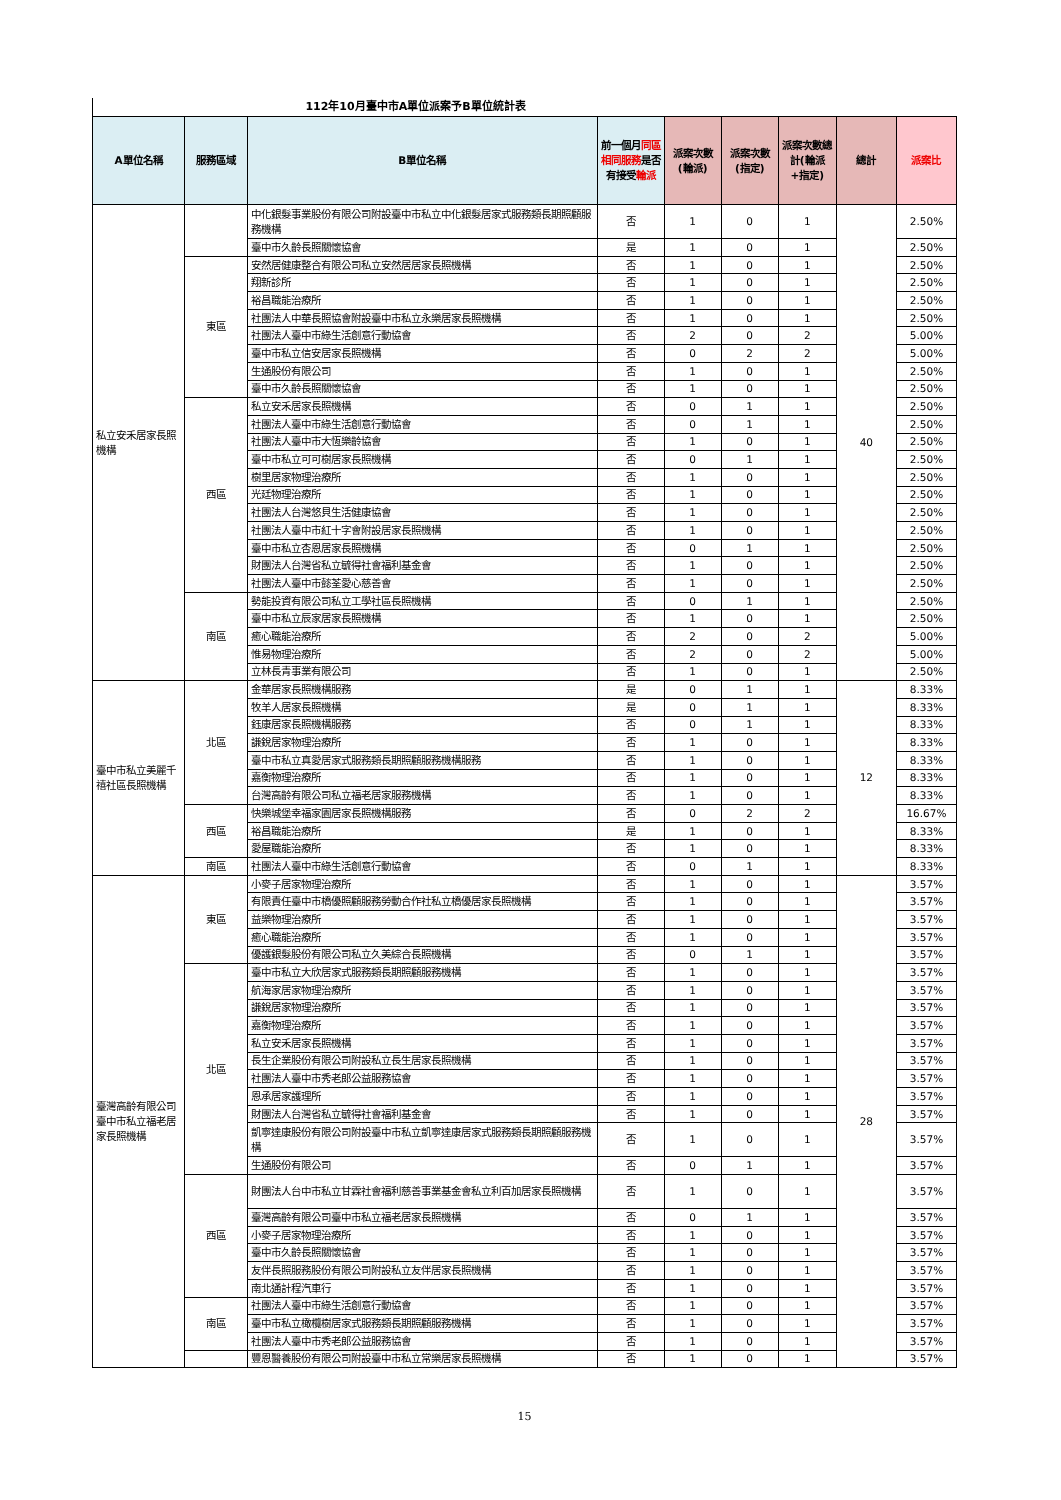112年10月臺中市A單位派案予B單位統計表
| A單位名稱 | 服務區域 | B單位名稱 | 前一個月 同區相同服務 是否有接受 輪派 | 派案次數(輪派) | 派案次數(指定) | 派案次數總計(輪派+指定) | 總計 | 派案比 |
| --- | --- | --- | --- | --- | --- | --- | --- | --- |
| 私立安禾居家長照機構 | | 中化銀髮事業股份有限公司附設臺中市私立中化銀髮居家式服務類長期照顧服務機構 | 否 | 1 | 0 | 1 | 40 | 2.50% |
| | | 臺中市久齡長照關懷協會 | 是 | 1 | 0 | 1 | | 2.50% |
| | 東區 | 安然居健康整合有限公司私立安然居居家長照機構 | 否 | 1 | 0 | 1 | | 2.50% |
| | | 翔新診所 | 否 | 1 | 0 | 1 | | 2.50% |
| | | 裕昌職能治療所 | 否 | 1 | 0 | 1 | | 2.50% |
| | | 社團法人中華長照協會附設臺中市私立永樂居家長照機構 | 否 | 1 | 0 | 1 | | 2.50% |
| | | 社團法人臺中市綠生活創意行動協會 | 否 | 2 | 0 | 2 | | 5.00% |
| | | 臺中市私立信安居家長照機構 | 否 | 0 | 2 | 2 | | 5.00% |
| | | 生通股份有限公司 | 否 | 1 | 0 | 1 | | 2.50% |
| | | 臺中市久齡長照關懷協會 | 否 | 1 | 0 | 1 | | 2.50% |
| | 西區 | 私立安禾居家長照機構 | 否 | 0 | 1 | 1 | | 2.50% |
| | | 社團法人臺中市綠生活創意行動協會 | 否 | 0 | 1 | 1 | | 2.50% |
| | | 社團法人臺中市大恆樂齡協會 | 否 | 1 | 0 | 1 | | 2.50% |
| | | 臺中市私立可可樹居家長照機構 | 否 | 0 | 1 | 1 | | 2.50% |
| | | 樹里居家物理治療所 | 否 | 1 | 0 | 1 | | 2.50% |
| | | 光廷物理治療所 | 否 | 1 | 0 | 1 | | 2.50% |
| | | 社團法人台灣悠貝生活健康協會 | 否 | 1 | 0 | 1 | | 2.50% |
| | | 社團法人臺中市紅十字會附設居家長照機構 | 否 | 1 | 0 | 1 | | 2.50% |
| | | 臺中市私立杏恩居家長照機構 | 否 | 0 | 1 | 1 | | 2.50% |
| | | 財團法人台灣省私立毓得社會福利基金會 | 否 | 1 | 0 | 1 | | 2.50% |
| | | 社團法人臺中市懿荃愛心慈善會 | 否 | 1 | 0 | 1 | | 2.50% |
| | 南區 | 勢能投資有限公司私立工學社區長照機構 | 否 | 0 | 1 | 1 | | 2.50% |
| | | 臺中市私立辰家居家長照機構 | 否 | 1 | 0 | 1 | | 2.50% |
| | | 癒心職能治療所 | 否 | 2 | 0 | 2 | | 5.00% |
| | | 惟易物理治療所 | 否 | 2 | 0 | 2 | | 5.00% |
| | | 立林長青事業有限公司 | 否 | 1 | 0 | 1 | | 2.50% |
| 臺中市私立美麗千禧社區長照機構 | 北區 | 金華居家長照機構服務 | 是 | 0 | 1 | 1 | 12 | 8.33% |
| | | 牧羊人居家長照機構 | 是 | 0 | 1 | 1 | | 8.33% |
| | | 鈺康居家長照機構服務 | 否 | 0 | 1 | 1 | | 8.33% |
| | | 謙銳居家物理治療所 | 否 | 1 | 0 | 1 | | 8.33% |
| | | 臺中市私立真愛居家式服務類長期照顧服務機構服務 | 否 | 1 | 0 | 1 | | 8.33% |
| | | 嘉衡物理治療所 | 否 | 1 | 0 | 1 | | 8.33% |
| | | 台灣高齡有限公司私立福老居家服務機構 | 否 | 1 | 0 | 1 | | 8.33% |
| | 西區 | 快樂城堡幸福家園居家長照機構服務 | 否 | 0 | 2 | 2 | | 16.67% |
| | | 裕昌職能治療所 | 是 | 1 | 0 | 1 | | 8.33% |
| | | 愛屋職能治療所 | 否 | 1 | 0 | 1 | | 8.33% |
| | 南區 | 社團法人臺中市綠生活創意行動協會 | 否 | 0 | 1 | 1 | | 8.33% |
| 臺灣高齡有限公司臺中市私立福老居家長照機構 | 東區 | 小麥子居家物理治療所 | 否 | 1 | 0 | 1 | 28 | 3.57% |
| | | 有限責任臺中市橋優照顧服務勞動合作社私立橋優居家長照機構 | 否 | 1 | 0 | 1 | | 3.57% |
| | | 益樂物理治療所 | 否 | 1 | 0 | 1 | | 3.57% |
| | | 癒心職能治療所 | 否 | 1 | 0 | 1 | | 3.57% |
| | | 優護銀髮股份有限公司私立久美綜合長照機構 | 否 | 0 | 1 | 1 | | 3.57% |
| | 北區 | 臺中市私立大欣居家式服務類長期照顧服務機構 | 否 | 1 | 0 | 1 | | 3.57% |
| | | 航海家居家物理治療所 | 否 | 1 | 0 | 1 | | 3.57% |
| | | 謙銳居家物理治療所 | 否 | 1 | 0 | 1 | | 3.57% |
| | | 嘉衡物理治療所 | 否 | 1 | 0 | 1 | | 3.57% |
| | | 私立安禾居家長照機構 | 否 | 1 | 0 | 1 | | 3.57% |
| | | 長生企業股份有限公司附設私立長生居家長照機構 | 否 | 1 | 0 | 1 | | 3.57% |
| | | 社團法人臺中市秀老郎公益服務協會 | 否 | 1 | 0 | 1 | | 3.57% |
| | | 恩承居家護理所 | 否 | 1 | 0 | 1 | | 3.57% |
| | | 財團法人台灣省私立毓得社會福利基金會 | 否 | 1 | 0 | 1 | | 3.57% |
| | | 凱寧達康股份有限公司附設臺中市私立凱寧達康居家式服務類長期照顧服務機構 | 否 | 1 | 0 | 1 | | 3.57% |
| | | 生通股份有限公司 | 否 | 0 | 1 | 1 | | 3.57% |
| | 西區 | 財團法人台中市私立甘霖社會福利慈善事業基金會私立利百加居家長照機構 | 否 | 1 | 0 | 1 | | 3.57% |
| | | 臺灣高齡有限公司臺中市私立福老居家長照機構 | 否 | 0 | 1 | 1 | | 3.57% |
| | | 小麥子居家物理治療所 | 否 | 1 | 0 | 1 | | 3.57% |
| | | 臺中市久齡長照關懷協會 | 否 | 1 | 0 | 1 | | 3.57% |
| | | 友伴長照服務股份有限公司附設私立友伴居家長照機構 | 否 | 1 | 0 | 1 | | 3.57% |
| | | 南北通計程汽車行 | 否 | 1 | 0 | 1 | | 3.57% |
| | 南區 | 社團法人臺中市綠生活創意行動協會 | 否 | 1 | 0 | 1 | | 3.57% |
| | | 臺中市私立橄欖樹居家式服務類長期照顧服務機構 | 否 | 1 | 0 | 1 | | 3.57% |
| | | 社團法人臺中市秀老郎公益服務協會 | 否 | 1 | 0 | 1 | | 3.57% |
| | | 豐恩醫養股份有限公司附設臺中市私立常樂居家長照機構 | 否 | 1 | 0 | 1 | | 3.57% |
15